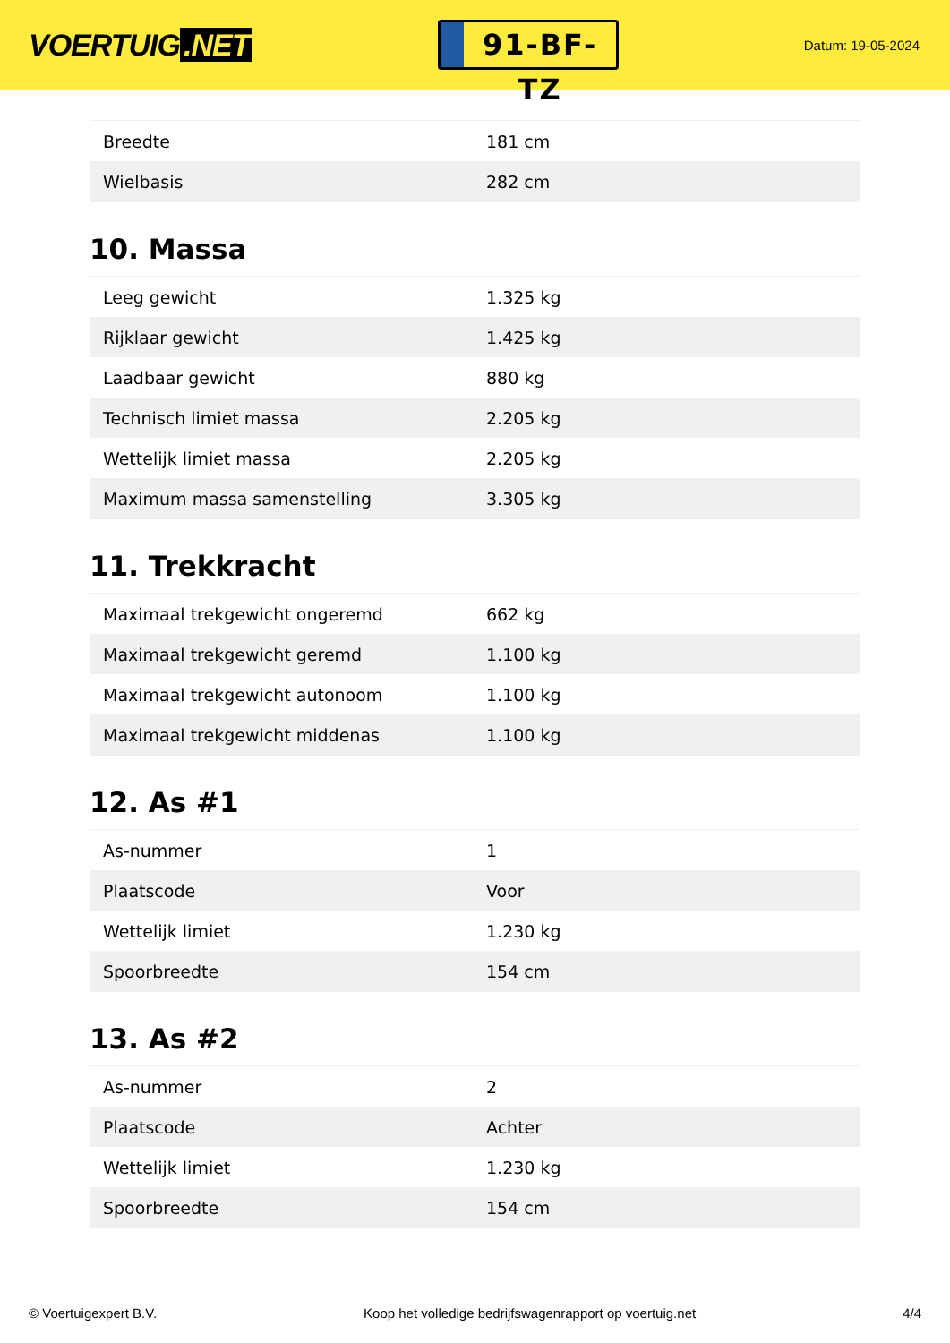VOERTUIG.NET
91-BF-TZ
Datum: 19-05-2024
| Breedte | 181 cm |
| Wielbasis | 282 cm |
10. Massa
| Leeg gewicht | 1.325 kg |
| Rijklaar gewicht | 1.425 kg |
| Laadbaar gewicht | 880 kg |
| Technisch limiet massa | 2.205 kg |
| Wettelijk limiet massa | 2.205 kg |
| Maximum massa samenstelling | 3.305 kg |
11. Trekkracht
| Maximaal trekgewicht ongeremd | 662 kg |
| Maximaal trekgewicht geremd | 1.100 kg |
| Maximaal trekgewicht autonoom | 1.100 kg |
| Maximaal trekgewicht middenas | 1.100 kg |
12. As #1
| As-nummer | 1 |
| Plaatscode | Voor |
| Wettelijk limiet | 1.230 kg |
| Spoorbreedte | 154 cm |
13. As #2
| As-nummer | 2 |
| Plaatscode | Achter |
| Wettelijk limiet | 1.230 kg |
| Spoorbreedte | 154 cm |
© Voertuigexpert B.V. Koop het volledige bedrijfswagenrapport op voertuig.net 4/4